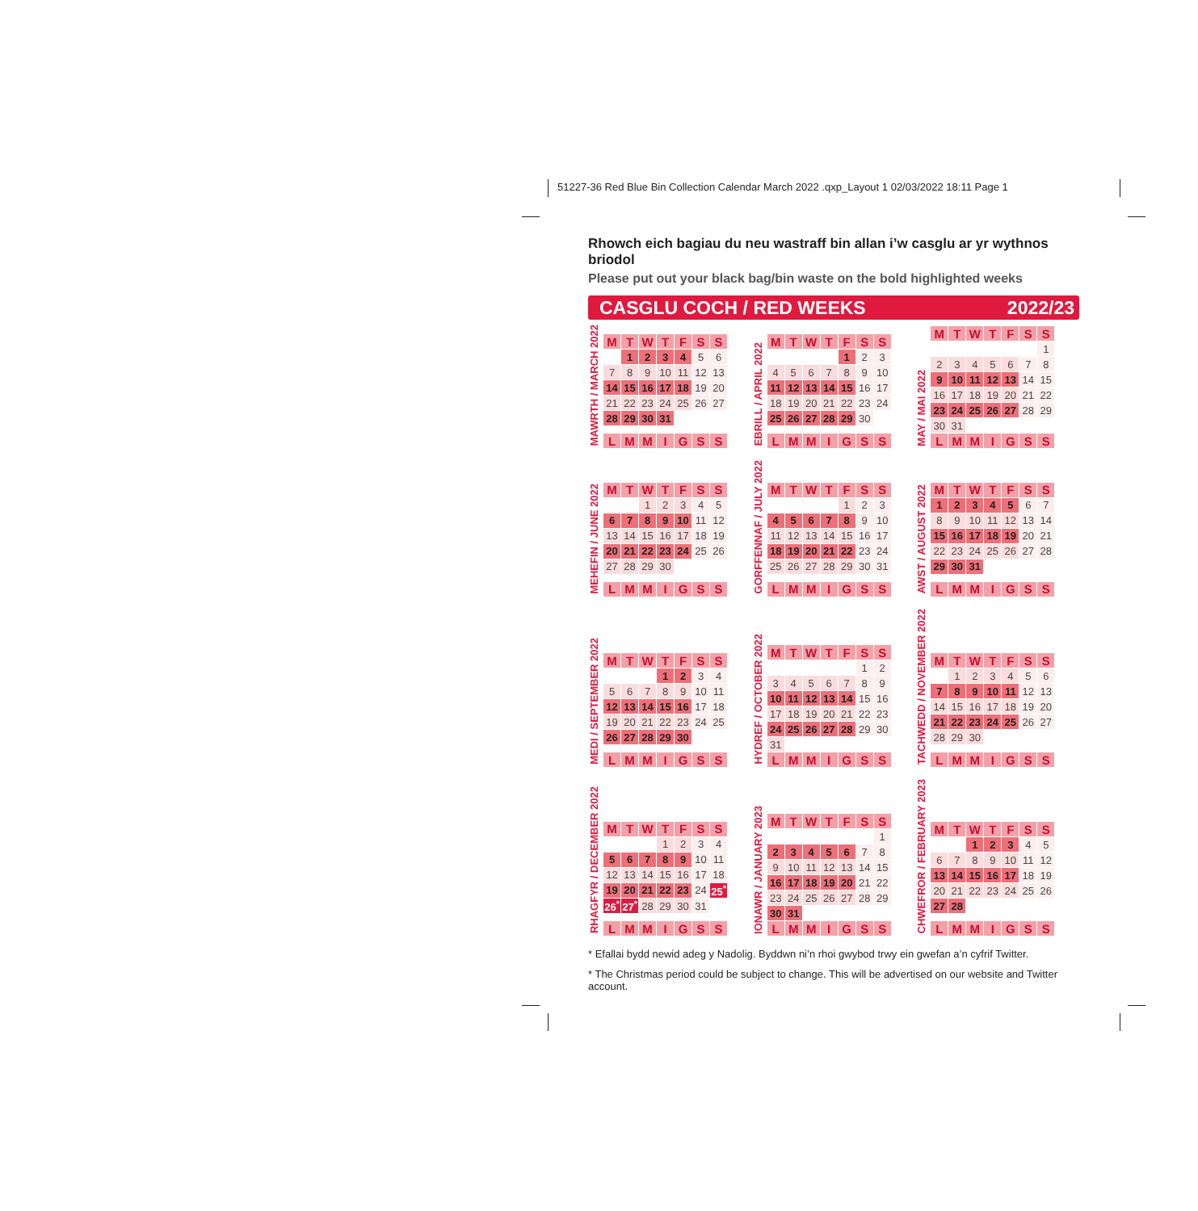51227-36 Red Blue Bin Collection Calendar March 2022 .qxp_Layout 1 02/03/2022 18:11 Page 1
Rhowch eich bagiau du neu wastraff bin allan i’w casglu ar yr wythnos briodol
Please put out your black bag/bin waste on the bold highlighted weeks
CASGLU COCH / RED WEEKS 2022/23
MAWRTH / MARCH 2022
| M | T | W | T | F | S | S |
| --- | --- | --- | --- | --- | --- | --- |
| | 1 | 2 | 3 | 4 | 5 | 6 |
| 7 | 8 | 9 | 10 | 11 | 12 | 13 |
| 14 | 15 | 16 | 17 | 18 | 19 | 20 |
| 21 | 22 | 23 | 24 | 25 | 26 | 27 |
| 28 | 29 | 30 | 31 | | | |
| L | M | M | I | G | S | S |
EBRILL / APRIL 2022
| M | T | W | T | F | S | S |
| --- | --- | --- | --- | --- | --- | --- |
| | | | | 1 | 2 | 3 |
| 4 | 5 | 6 | 7 | 8 | 9 | 10 |
| 11 | 12 | 13 | 14 | 15 | 16 | 17 |
| 18 | 19 | 20 | 21 | 22 | 23 | 24 |
| 25 | 26 | 27 | 28 | 29 | 30 | |
| L | M | M | I | G | S | S |
MAY / MAI 2022
| M | T | W | T | F | S | S |
| --- | --- | --- | --- | --- | --- | --- |
| | | | | | | 1 |
| 2 | 3 | 4 | 5 | 6 | 7 | 8 |
| 9 | 10 | 11 | 12 | 13 | 14 | 15 |
| 16 | 17 | 18 | 19 | 20 | 21 | 22 |
| 23 | 24 | 25 | 26 | 27 | 28 | 29 |
| 30 | 31 | | | | | |
| L | M | M | I | G | S | S |
MEHEFIN / JUNE 2022
| M | T | W | T | F | S | S |
| --- | --- | --- | --- | --- | --- | --- |
| | | 1 | 2 | 3 | 4 | 5 |
| 6 | 7 | 8 | 9 | 10 | 11 | 12 |
| 13 | 14 | 15 | 16 | 17 | 18 | 19 |
| 20 | 21 | 22 | 23 | 24 | 25 | 26 |
| 27 | 28 | 29 | 30 | | | |
| L | M | M | I | G | S | S |
GORFFENNAF / JULY 2022
| M | T | W | T | F | S | S |
| --- | --- | --- | --- | --- | --- | --- |
| | | | | 1 | 2 | 3 |
| 4 | 5 | 6 | 7 | 8 | 9 | 10 |
| 11 | 12 | 13 | 14 | 15 | 16 | 17 |
| 18 | 19 | 20 | 21 | 22 | 23 | 24 |
| 25 | 26 | 27 | 28 | 29 | 30 | 31 |
| L | M | M | I | G | S | S |
AWST / AUGUST 2022
| M | T | W | T | F | S | S |
| --- | --- | --- | --- | --- | --- | --- |
| 1 | 2 | 3 | 4 | 5 | 6 | 7 |
| 8 | 9 | 10 | 11 | 12 | 13 | 14 |
| 15 | 16 | 17 | 18 | 19 | 20 | 21 |
| 22 | 23 | 24 | 25 | 26 | 27 | 28 |
| 29 | 30 | 31 | | | | |
| L | M | M | I | G | S | S |
MEDI / SEPTEMBER 2022
| M | T | W | T | F | S | S |
| --- | --- | --- | --- | --- | --- | --- |
| | | | 1 | 2 | 3 | 4 |
| 5 | 6 | 7 | 8 | 9 | 10 | 11 |
| 12 | 13 | 14 | 15 | 16 | 17 | 18 |
| 19 | 20 | 21 | 22 | 23 | 24 | 25 |
| 26 | 27 | 28 | 29 | 30 | | |
| L | M | M | I | G | S | S |
HYDREF / OCTOBER 2022
| M | T | W | T | F | S | S |
| --- | --- | --- | --- | --- | --- | --- |
| | | | | | 1 | 2 |
| 3 | 4 | 5 | 6 | 7 | 8 | 9 |
| 10 | 11 | 12 | 13 | 14 | 15 | 16 |
| 17 | 18 | 19 | 20 | 21 | 22 | 23 |
| 24 | 25 | 26 | 27 | 28 | 29 | 30 |
| 31 | | | | | | |
| L | M | M | I | G | S | S |
TACHWEDD / NOVEMBER 2022
| M | T | W | T | F | S | S |
| --- | --- | --- | --- | --- | --- | --- |
| | 1 | 2 | 3 | 4 | 5 | 6 |
| 7 | 8 | 9 | 10 | 11 | 12 | 13 |
| 14 | 15 | 16 | 17 | 18 | 19 | 20 |
| 21 | 22 | 23 | 24 | 25 | 26 | 27 |
| 28 | 29 | 30 | | | | |
| L | M | M | I | G | S | S |
RHAGFYR / DECEMBER 2022
| M | T | W | T | F | S | S |
| --- | --- | --- | --- | --- | --- | --- |
| | | | 1 | 2 | 3 | 4 |
| 5 | 6 | 7 | 8 | 9 | 10 | 11 |
| 12 | 13 | 14 | 15 | 16 | 17 | 18 |
| 19 | 20 | 21 | 22 | 23 | 24 | 25<sup>*</sup> |
| 26<sup>*</sup> | 27<sup>*</sup> | 28 | 29 | 30 | 31 | |
| L | M | M | I | G | S | S |
IONAWR / JANUARY 2023
| M | T | W | T | F | S | S |
| --- | --- | --- | --- | --- | --- | --- |
| | | | | | | 1 |
| 2 | 3 | 4 | 5 | 6 | 7 | 8 |
| 9 | 10 | 11 | 12 | 13 | 14 | 15 |
| 16 | 17 | 18 | 19 | 20 | 21 | 22 |
| 23 | 24 | 25 | 26 | 27 | 28 | 29 |
| 30 | 31 | | | | | |
| L | M | M | I | G | S | S |
CHWEFROR / FEBRUARY 2023
| M | T | W | T | F | S | S |
| --- | --- | --- | --- | --- | --- | --- |
| | | 1 | 2 | 3 | 4 | 5 |
| 6 | 7 | 8 | 9 | 10 | 11 | 12 |
| 13 | 14 | 15 | 16 | 17 | 18 | 19 |
| 20 | 21 | 22 | 23 | 24 | 25 | 26 |
| 27 | 28 | | | | | |
| L | M | M | I | G | S | S |
* Efallai bydd newid adeg y Nadolig. Byddwn ni’n rhoi gwybod trwy ein gwefan a’n cyfrif Twitter.
* The Christmas period could be subject to change. This will be advertised on our website and Twitter account.